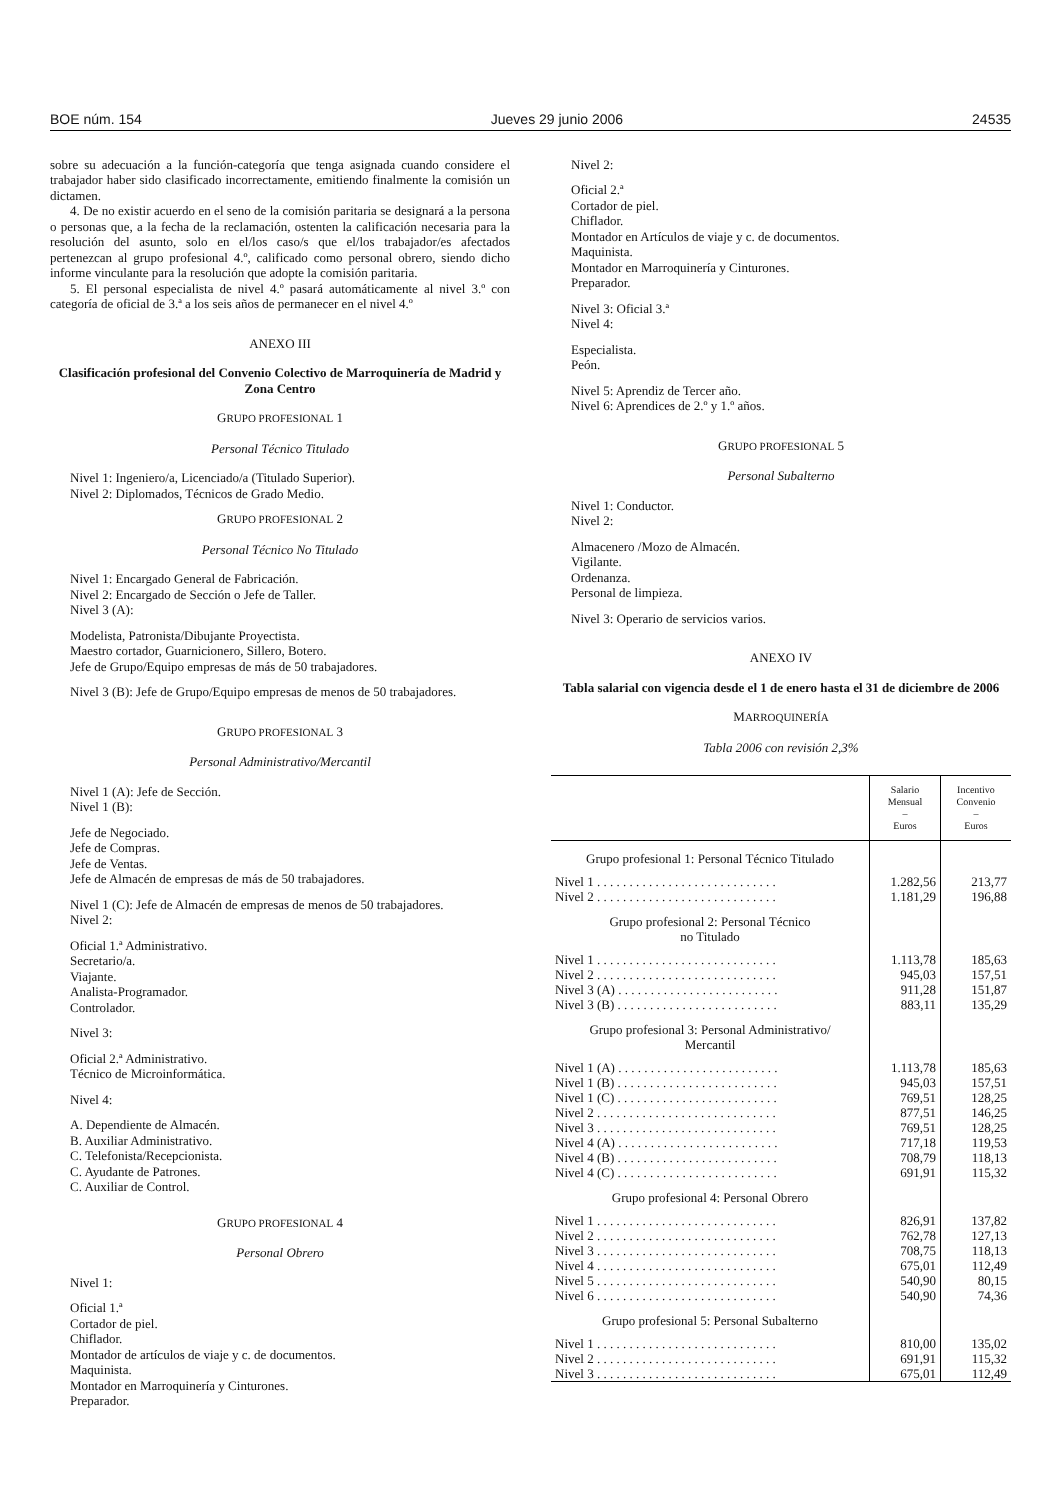BOE núm. 154 Jueves 29 junio 2006 24535
sobre su adecuación a la función-categoría que tenga asignada cuando considere el trabajador haber sido clasificado incorrectamente, emitiendo finalmente la comisión un dictamen.
4. De no existir acuerdo en el seno de la comisión paritaria se designará a la persona o personas que, a la fecha de la reclamación, ostenten la calificación necesaria para la resolución del asunto, solo en el/los caso/s que el/los trabajador/es afectados pertenezcan al grupo profesional 4.º, calificado como personal obrero, siendo dicho informe vinculante para la resolución que adopte la comisión paritaria.
5. El personal especialista de nivel 4.º pasará automáticamente al nivel 3.º con categoría de oficial de 3.ª a los seis años de permanecer en el nivel 4.º
ANEXO III
Clasificación profesional del Convenio Colectivo de Marroquinería de Madrid y Zona Centro
GRUPO PROFESIONAL 1
Personal Técnico Titulado
Nivel 1: Ingeniero/a, Licenciado/a (Titulado Superior).
Nivel 2: Diplomados, Técnicos de Grado Medio.
GRUPO PROFESIONAL 2
Personal Técnico No Titulado
Nivel 1: Encargado General de Fabricación.
Nivel 2: Encargado de Sección o Jefe de Taller.
Nivel 3 (A):
Modelista, Patronista/Dibujante Proyectista.
Maestro cortador, Guarnicionero, Sillero, Botero.
Jefe de Grupo/Equipo empresas de más de 50 trabajadores.
Nivel 3 (B): Jefe de Grupo/Equipo empresas de menos de 50 trabajadores.
GRUPO PROFESIONAL 3
Personal Administrativo/Mercantil
Nivel 1 (A): Jefe de Sección.
Nivel 1 (B):
Jefe de Negociado.
Jefe de Compras.
Jefe de Ventas.
Jefe de Almacén de empresas de más de 50 trabajadores.
Nivel 1 (C): Jefe de Almacén de empresas de menos de 50 trabajadores.
Nivel 2:
Oficial 1.ª Administrativo.
Secretario/a.
Viajante.
Analista-Programador.
Controlador.
Nivel 3:
Oficial 2.ª Administrativo.
Técnico de Microinformática.
Nivel 4:
A. Dependiente de Almacén.
B. Auxiliar Administrativo.
C. Telefonista/Recepcionista.
C. Ayudante de Patrones.
C. Auxiliar de Control.
GRUPO PROFESIONAL 4
Personal Obrero
Nivel 1:
Oficial 1.ª
Cortador de piel.
Chiflador.
Montador de artículos de viaje y c. de documentos.
Maquinista.
Montador en Marroquinería y Cinturones.
Preparador.
Nivel 2:
Oficial 2.ª
Cortador de piel.
Chiflador.
Montador en Artículos de viaje y c. de documentos.
Maquinista.
Montador en Marroquinería y Cinturones.
Preparador.
Nivel 3: Oficial 3.ª
Nivel 4:
Especialista.
Peón.
Nivel 5: Aprendiz de Tercer año.
Nivel 6: Aprendices de 2.º y 1.º años.
GRUPO PROFESIONAL 5
Personal Subalterno
Nivel 1: Conductor.
Nivel 2:
Almacenero /Mozo de Almacén.
Vigilante.
Ordenanza.
Personal de limpieza.
Nivel 3: Operario de servicios varios.
ANEXO IV
Tabla salarial con vigencia desde el 1 de enero hasta el 31 de diciembre de 2006
MARROQUINERÍA
Tabla 2006 con revisión 2,3%
| | Salario Mensual – Euros | Incentivo Convenio – Euros |
| --- | --- | --- |
| Grupo profesional 1: Personal Técnico Titulado | | |
| Nivel 1 . . . . . . . . . . . . . . . . . . . . . . . . . . . . | 1.282,56 | 213,77 |
| Nivel 2 . . . . . . . . . . . . . . . . . . . . . . . . . . . . | 1.181,29 | 196,88 |
| Grupo profesional 2: Personal Técnico no Titulado | | |
| Nivel 1 . . . . . . . . . . . . . . . . . . . . . . . . . . . . | 1.113,78 | 185,63 |
| Nivel 2 . . . . . . . . . . . . . . . . . . . . . . . . . . . . | 945,03 | 157,51 |
| Nivel 3 (A) . . . . . . . . . . . . . . . . . . . . . . . . . | 911,28 | 151,87 |
| Nivel 3 (B) . . . . . . . . . . . . . . . . . . . . . . . . . | 883,11 | 135,29 |
| Grupo profesional 3: Personal Administrativo/ Mercantil | | |
| Nivel 1 (A) . . . . . . . . . . . . . . . . . . . . . . . . . | 1.113,78 | 185,63 |
| Nivel 1 (B) . . . . . . . . . . . . . . . . . . . . . . . . . | 945,03 | 157,51 |
| Nivel 1 (C) . . . . . . . . . . . . . . . . . . . . . . . . . | 769,51 | 128,25 |
| Nivel 2 . . . . . . . . . . . . . . . . . . . . . . . . . . . . | 877,51 | 146,25 |
| Nivel 3 . . . . . . . . . . . . . . . . . . . . . . . . . . . . | 769,51 | 128,25 |
| Nivel 4 (A) . . . . . . . . . . . . . . . . . . . . . . . . . | 717,18 | 119,53 |
| Nivel 4 (B) . . . . . . . . . . . . . . . . . . . . . . . . . | 708,79 | 118,13 |
| Nivel 4 (C) . . . . . . . . . . . . . . . . . . . . . . . . . | 691,91 | 115,32 |
| Grupo profesional 4: Personal Obrero | | |
| Nivel 1 . . . . . . . . . . . . . . . . . . . . . . . . . . . . | 826,91 | 137,82 |
| Nivel 2 . . . . . . . . . . . . . . . . . . . . . . . . . . . . | 762,78 | 127,13 |
| Nivel 3 . . . . . . . . . . . . . . . . . . . . . . . . . . . . | 708,75 | 118,13 |
| Nivel 4 . . . . . . . . . . . . . . . . . . . . . . . . . . . . | 675,01 | 112,49 |
| Nivel 5 . . . . . . . . . . . . . . . . . . . . . . . . . . . . | 540,90 | 80,15 |
| Nivel 6 . . . . . . . . . . . . . . . . . . . . . . . . . . . . | 540,90 | 74,36 |
| Grupo profesional 5: Personal Subalterno | | |
| Nivel 1 . . . . . . . . . . . . . . . . . . . . . . . . . . . . | 810,00 | 135,02 |
| Nivel 2 . . . . . . . . . . . . . . . . . . . . . . . . . . . . | 691,91 | 115,32 |
| Nivel 3 . . . . . . . . . . . . . . . . . . . . . . . . . . . . | 675,01 | 112,49 |